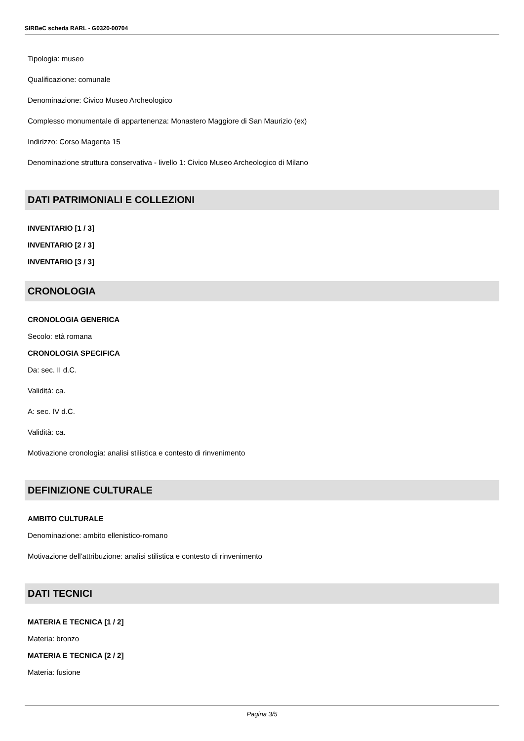SIRBeC scheda RARL - G0320-00704
Tipologia: museo
Qualificazione: comunale
Denominazione: Civico Museo Archeologico
Complesso monumentale di appartenenza: Monastero Maggiore di San Maurizio (ex)
Indirizzo: Corso Magenta 15
Denominazione struttura conservativa - livello 1: Civico Museo Archeologico di Milano
DATI PATRIMONIALI E COLLEZIONI
INVENTARIO [1 / 3]
INVENTARIO [2 / 3]
INVENTARIO [3 / 3]
CRONOLOGIA
CRONOLOGIA GENERICA
Secolo: età romana
CRONOLOGIA SPECIFICA
Da: sec. II d.C.
Validità: ca.
A: sec. IV d.C.
Validità: ca.
Motivazione cronologia: analisi stilistica e contesto di rinvenimento
DEFINIZIONE CULTURALE
AMBITO CULTURALE
Denominazione: ambito ellenistico-romano
Motivazione dell'attribuzione: analisi stilistica e contesto di rinvenimento
DATI TECNICI
MATERIA E TECNICA [1 / 2]
Materia: bronzo
MATERIA E TECNICA [2 / 2]
Materia: fusione
Pagina 3/5